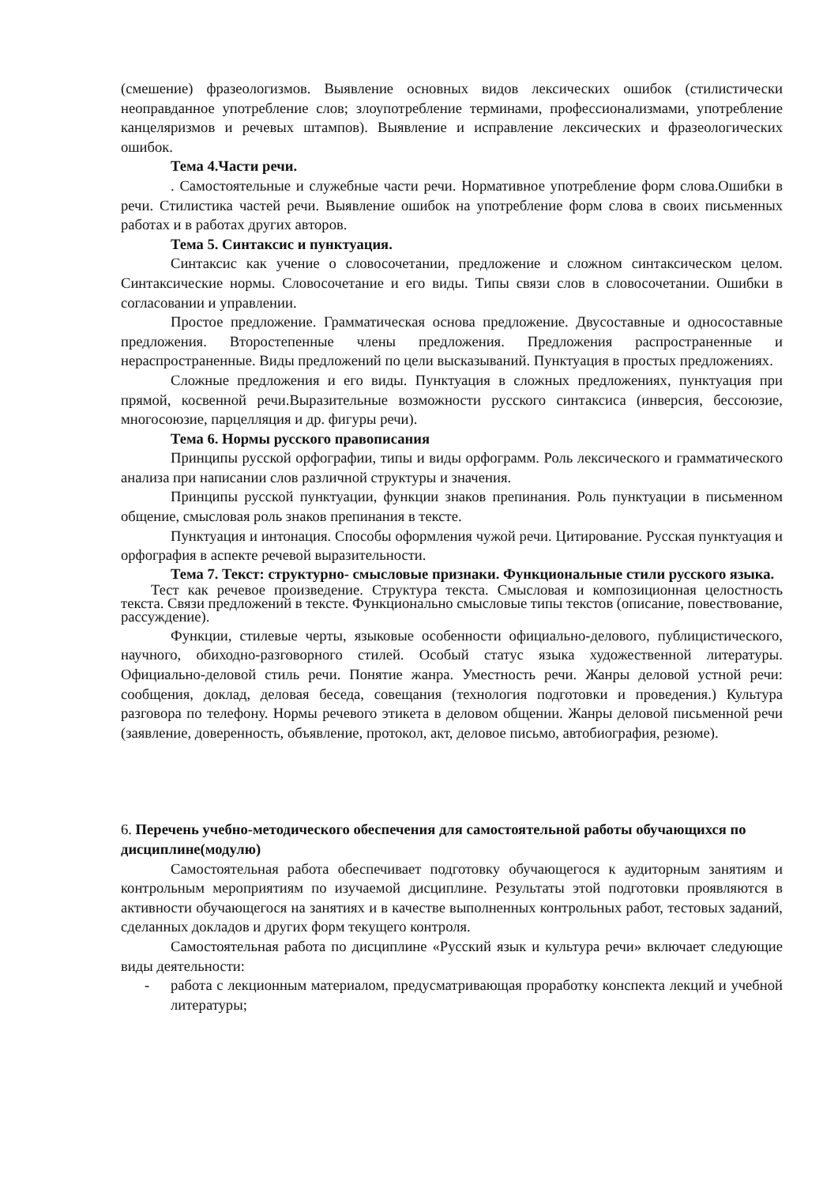(смешение) фразеологизмов. Выявление основных видов лексических ошибок (стилистически неоправданное употребление слов; злоупотребление терминами, профессионализмами, употребление канцеляризмов и речевых штампов). Выявление и исправление лексических и фразеологических ошибок.
Тема 4.Части речи.
. Самостоятельные и служебные части речи. Нормативное употребление форм слова.Ошибки в речи. Стилистика частей речи. Выявление ошибок на употребление форм слова в своих письменных работах и в работах других авторов.
Тема 5. Синтаксис и пунктуация.
Синтаксис как учение о словосочетании, предложение и сложном синтаксическом целом. Синтаксические нормы. Словосочетание и его виды. Типы связи слов в словосочетании. Ошибки в согласовании и управлении.
Простое предложение. Грамматическая основа предложение. Двусоставные и односоставные предложения. Второстепенные члены предложения. Предложения распространенные и нераспространенные. Виды предложений по цели высказываний. Пунктуация в простых предложениях.
Сложные предложения и его виды. Пунктуация в сложных предложениях, пунктуация при прямой, косвенной речи.Выразительные возможности русского синтаксиса (инверсия, бессоюзие, многосоюзие, парцелляция и др. фигуры речи).
Тема 6. Нормы русского правописания
Принципы русской орфографии, типы и виды орфограмм. Роль лексического и грамматического анализа при написании слов различной структуры и значения.
Принципы русской пунктуации, функции знаков препинания. Роль пунктуации в письменном общение, смысловая роль знаков препинания в тексте.
Пунктуация и интонация. Способы оформления чужой речи. Цитирование. Русская пунктуация и орфография в аспекте речевой выразительности.
Тема 7. Текст: структурно- смысловые признаки. Функциональные стили русского языка.
Тест как речевое произведение. Структура текста. Смысловая и композиционная целостность текста. Связи предложений в тексте. Функционально смысловые типы текстов (описание, повествование, рассуждение).
Функции, стилевые черты, языковые особенности официально-делового, публицистического, научного, обиходно-разговорного стилей. Особый статус языка художественной литературы. Официально-деловой стиль речи. Понятие жанра. Уместность речи. Жанры деловой устной речи: сообщения, доклад, деловая беседа, совещания (технология подготовки и проведения.) Культура разговора по телефону. Нормы речевого этикета в деловом общении. Жанры деловой письменной речи (заявление, доверенность, объявление, протокол, акт, деловое письмо, автобиография, резюме).
6. Перечень учебно-методического обеспечения для самостоятельной работы обучающихся по дисциплине(модулю)
Самостоятельная работа обеспечивает подготовку обучающегося к аудиторным занятиям и контрольным мероприятиям по изучаемой дисциплине. Результаты этой подготовки проявляются в активности обучающегося на занятиях и в качестве выполненных контрольных работ, тестовых заданий, сделанных докладов и других форм текущего контроля.
Самостоятельная работа по дисциплине «Русский язык и культура речи» включает следующие виды деятельности:
- работа с лекционным материалом, предусматривающая проработку конспекта лекций и учебной литературы;